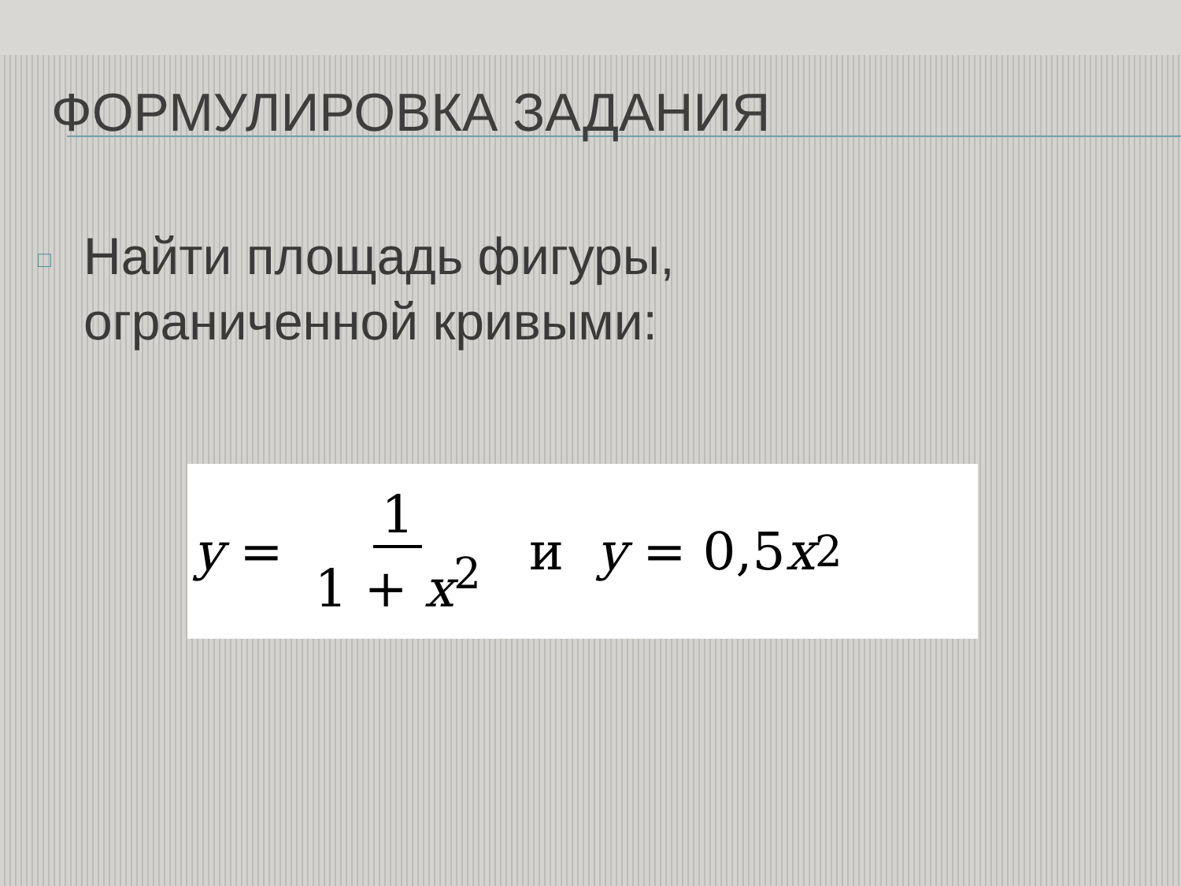ФОРМУЛИРОВКА ЗАДАНИЯ
□
Найти площадь фигуры,
ограниченной кривыми:
y = 1 1 + x<sup>2</sup> и y = 0,5 x<sup>2</sup>